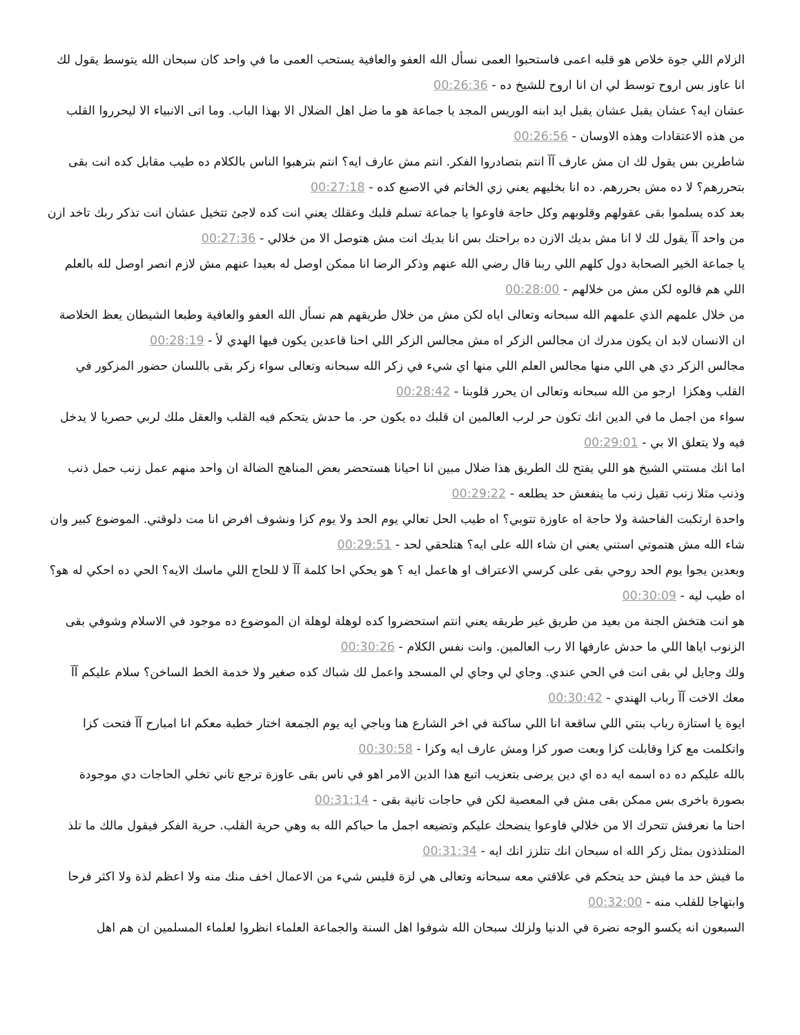الزلام اللي جوة خلاص هو قلبه اعمى فاستحبوا العمى نسأل الله العفو والعافية يستحب العمى ما في واحد كان سبحان الله يتوسط يقول لك انا عاوز بس اروح توسط لي ان انا اروح للشيخ ده - 00:26:36
عشان ايه؟ عشان يقبل عشان يقبل ايد ابنه الوريس المجد يا جماعة هو ما ضل اهل الضلال الا بهذا الباب. وما اتى الانبياء الا ليحرروا القلب من هذه الاعتقادات وهذه الاوسان - 00:26:56
شاطرين بس يقول لك ان مش عارف آآ انتم بتصادروا الفكر. انتم مش عارف ايه؟ انتم بترهبوا الناس بالكلام ده طيب مقابل كده انت بقى بتحررهم؟ لا ده مش بحررهم. ده انا بخليهم يعني زي الخاتم في الاصبع كده - 00:27:18
بعد كده يسلموا بقى عقولهم وقلوبهم وكل حاجة فاوعوا يا جماعة تسلم قلبك وعقلك يعني انت كده لاجئ تتخيل عشان انت تذكر ربك تاخد ازن من واحد آآ يقول لك لا انا مش بديك الازن ده براحتك بس انا بديك انت مش هتوصل الا من خلالي - 00:27:36
يا جماعة الخير الصحابة دول كلهم اللي ربنا قال رضي الله عنهم وذكر الرضا انا ممكن اوصل له بعيدا عنهم مش لازم انصر اوصل لله بالعلم اللي هم قالوه لكن مش من خلالهم - 00:28:00
من خلال علمهم الذي علمهم الله سبحانه وتعالى اياه لكن مش من خلال طريقهم هم نسأل الله العفو والعافية وطبعا الشيطان يعظ الخلاصة ان الانسان لابد ان يكون مدرك ان مجالس الزكر اه مش مجالس الزكر اللي احنا قاعدين يكون فيها الهدي لأ - 00:28:19
مجالس الزكر دي هي اللي منها مجالس العلم اللي منها اي شيء في زكر الله سبحانه وتعالى سواء زكر بقى باللسان حضور المزكور في القلب وهكزا ارجو من الله سبحانه وتعالى ان يحرر قلوبنا - 00:28:42
سواء من اجمل ما في الدين انك تكون حر لرب العالمين ان قلبك ده يكون حر. ما حدش يتحكم فيه القلب والعقل ملك لربي حصريا لا يدخل فيه ولا يتعلق الا بي - 00:29:01
اما انك مستني الشيخ هو اللي يفتح لك الطريق هذا ضلال مبين انا احيانا هستحضر بعض المناهج الضالة ان واحد منهم عمل زنب حمل ذنب وذنب مثلا زنب تقيل زنب ما ينفعش حد يطلعه - 00:29:22
واحدة ارتكبت الفاحشة ولا حاجة اه عاوزة تتوبي؟ اه طيب الحل تعالي يوم الحد ولا يوم كزا ونشوف افرض انا مت دلوقتي. الموضوع كبير وان شاء الله مش هتموتي استني يعني ان شاء الله على ايه؟ هتلحقي لحد - 00:29:51
وبعدين يجوا يوم الحد روحي بقى على كرسي الاعتراف او هاعمل ايه ؟ هو يحكي احا كلمة آآ لا للحاج اللي ماسك الايه؟ الحي ده احكي له هو؟ اه طيب ليه - 00:30:09
هو انت هتخش الجنة من بعيد من طريق غير طريقه يعني انتم استحضروا كده لوهلة لوهلة ان الموضوع ده موجود في الاسلام وشوفي بقى الزنوب اياها اللي ما حدش عارفها الا رب العالمين. وانت نفس الكلام - 00:30:26
ولك وجايل لي بقى انت في الحي عندي. وجاي لي وجاي لي المسجد واعمل لك شباك كده صغير ولا خدمة الخط الساخن؟ سلام عليكم آآ معك الاخت آآ رباب الهندي - 00:30:42
ايوة يا استازة رباب بنتي اللي ساقعة انا اللي ساكنة في اخر الشارع هنا وباجي ايه يوم الجمعة اختار خطبة معكم انا امبارح آآ فتحت كزا واتكلمت مع كزا وقابلت كزا وبعت صور كزا ومش عارف ايه وكزا - 00:30:58
بالله عليكم ده ده اسمه ايه ده اي دين يرضى بتعزيب اتبع هذا الدين الامر اهو في ناس بقى عاوزة ترجع تاني تخلي الحاجات دي موجودة بصورة باخرى بس ممكن بقى مش في المعصية لكن في حاجات تانية بقى - 00:31:14
احنا ما نعرفش تتحرك الا من خلالي فاوعوا ينضحك عليكم وتضيعه اجمل ما حباكم الله به وهي حرية القلب. حرية الفكر فيقول مالك ما تلذ المتلذذون بمثل زكر الله اه سبحان انك تتلزز انك ايه - 00:31:34
ما فيش حد ما فيش حد يتحكم في علاقتي معه سبحانه وتعالى هي لزة فليس شيء من الاعمال اخف منك منه ولا اعظم لذة ولا اكثر فرحا وابتهاجا للقلب منه - 00:32:00
السبعون انه يكسو الوجه نضرة في الدنيا ولزلك سبحان الله شوفوا اهل السنة والجماعة العلماء انظروا لعلماء المسلمين ان هم اهل